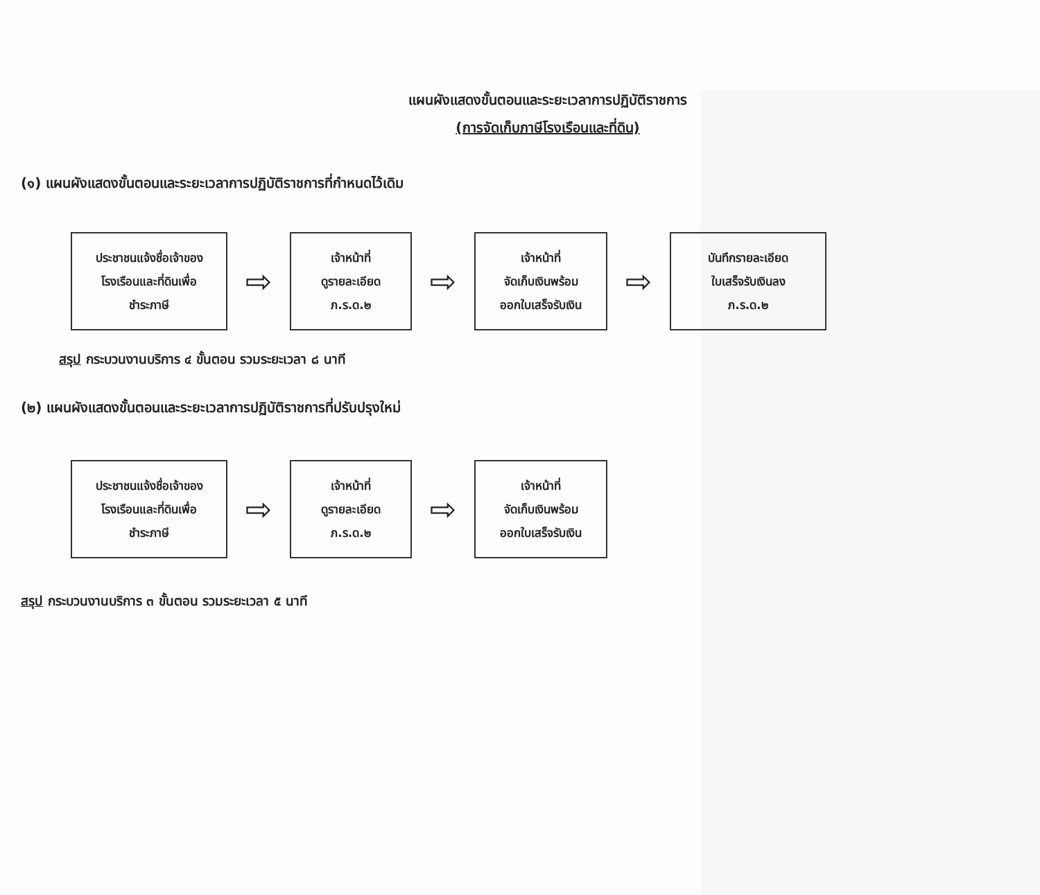แผนผังแสดงขั้นตอนและระยะเวลาการปฏิบัติราชการ
(การจัดเก็บภาษีโรงเรือนและที่ดิน)
(๑) แผนผังแสดงขั้นตอนและระยะเวลาการปฏิบัติราชการที่กำหนดไว้เดิม
ประชาชนแจ้งชื่อเจ้าของ
โรงเรือนและที่ดินเพื่อ
ชำระภาษี
⇨
เจ้าหน้าที่
ดูรายละเอียด
ภ.ร.ด.๒
⇨
เจ้าหน้าที่
จัดเก็บเงินพร้อม
ออกใบเสร็จรับเงิน
⇨
บันทึกรายละเอียด
ใบเสร็จรับเงินลง
ภ.ร.ด.๒
สรุป กระบวนงานบริการ ๔ ขั้นตอน รวมระยะเวลา ๘ นาที
(๒) แผนผังแสดงขั้นตอนและระยะเวลาการปฏิบัติราชการที่ปรับปรุงใหม่
ประชาชนแจ้งชื่อเจ้าของ
โรงเรือนและที่ดินเพื่อ
ชำระภาษี
⇨
เจ้าหน้าที่
ดูรายละเอียด
ภ.ร.ด.๒
⇨
เจ้าหน้าที่
จัดเก็บเงินพร้อม
ออกใบเสร็จรับเงิน
สรุป กระบวนงานบริการ ๓ ขั้นตอน รวมระยะเวลา ๕ นาที